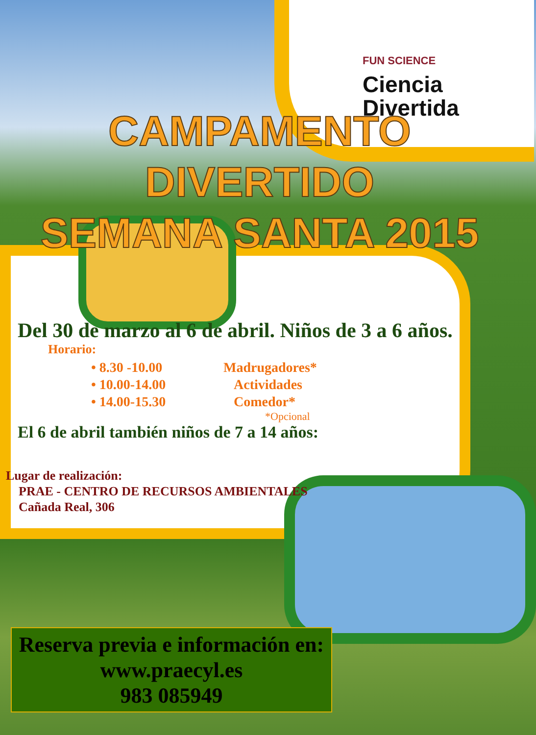FUN SCIENCE
Ciencia
Divertida
CAMPAMENTO DIVERTIDO
SEMANA SANTA 2015
Del 30 de marzo al 6 de abril. Niños de 3 a 6 años.
Horario:
• 8.30 -10.00 Madrugadores*
• 10.00-14.00 Actividades
• 14.00-15.30 Comedor*
*Opcional
El 6 de abril también niños de 7 a 14 años:
Lugar de realización:
PRAE - CENTRO DE RECURSOS AMBIENTALES
Cañada Real, 306
Reserva previa e información en:
www.praecyl.es
983 085949